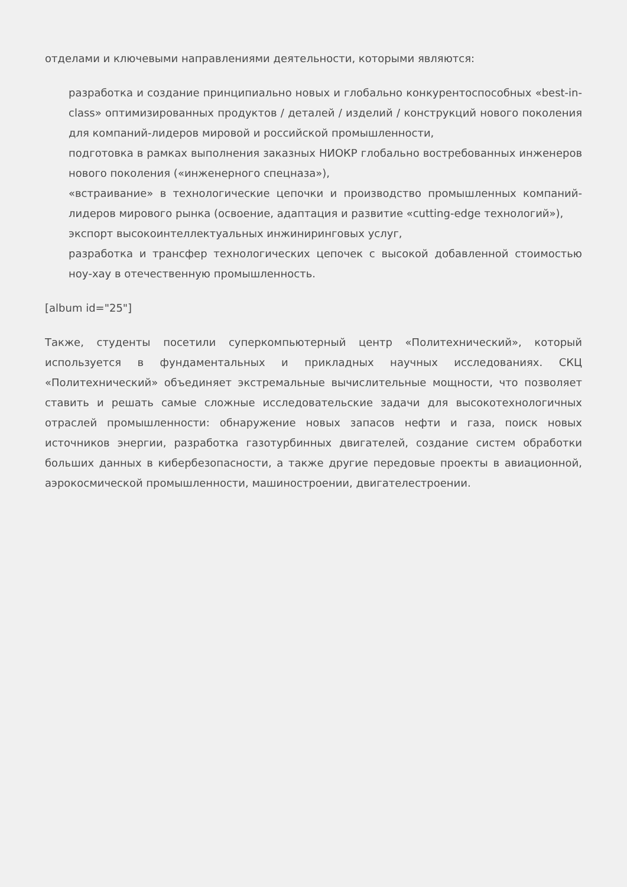отделами и ключевыми направлениями деятельности, которыми являются:
разработка и создание принципиально новых и глобально конкурентоспособных «best-in-class» оптимизированных продуктов / деталей / изделий / конструкций нового поколения для компаний-лидеров мировой и российской промышленности,
подготовка в рамках выполнения заказных НИОКР глобально востребованных инженеров нового поколения («инженерного спецназа»),
«встраивание» в технологические цепочки и производство промышленных компаний-лидеров мирового рынка (освоение, адаптация и развитие «cutting-edge технологий»),
экспорт высокоинтеллектуальных инжиниринговых услуг,
разработка и трансфер технологических цепочек с высокой добавленной стоимостью ноу-хау в отечественную промышленность.
[album id="25"]
Также, студенты посетили суперкомпьютерный центр «Политехнический», который используется в фундаментальных и прикладных научных исследованиях. СКЦ «Политехнический» объединяет экстремальные вычислительные мощности, что позволяет ставить и решать самые сложные исследовательские задачи для высокотехнологичных отраслей промышленности: обнаружение новых запасов нефти и газа, поиск новых источников энергии, разработка газотурбинных двигателей, создание систем обработки больших данных в кибербезопасности, а также другие передовые проекты в авиационной, аэрокосмической промышленности, машиностроении, двигателестроении.